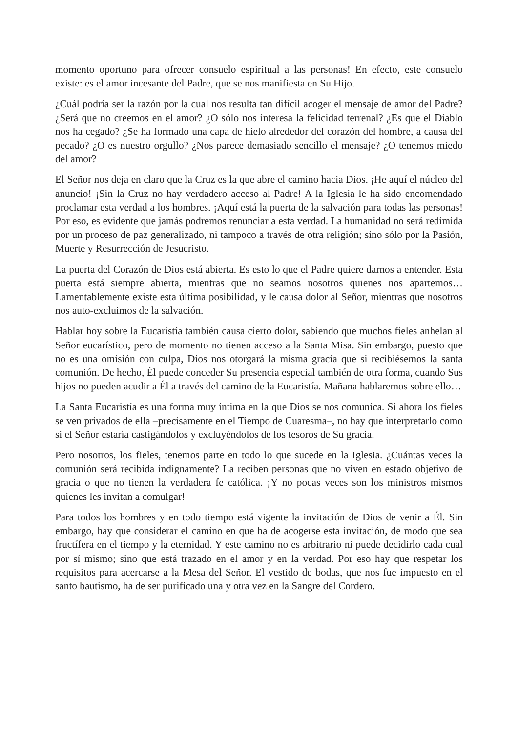momento oportuno para ofrecer consuelo espiritual a las personas! En efecto, este consuelo existe: es el amor incesante del Padre, que se nos manifiesta en Su Hijo.
¿Cuál podría ser la razón por la cual nos resulta tan difícil acoger el mensaje de amor del Padre? ¿Será que no creemos en el amor? ¿O sólo nos interesa la felicidad terrenal? ¿Es que el Diablo nos ha cegado? ¿Se ha formado una capa de hielo alrededor del corazón del hombre, a causa del pecado? ¿O es nuestro orgullo? ¿Nos parece demasiado sencillo el mensaje? ¿O tenemos miedo del amor?
El Señor nos deja en claro que la Cruz es la que abre el camino hacia Dios. ¡He aquí el núcleo del anuncio! ¡Sin la Cruz no hay verdadero acceso al Padre! A la Iglesia le ha sido encomendado proclamar esta verdad a los hombres. ¡Aquí está la puerta de la salvación para todas las personas! Por eso, es evidente que jamás podremos renunciar a esta verdad. La humanidad no será redimida por un proceso de paz generalizado, ni tampoco a través de otra religión; sino sólo por la Pasión, Muerte y Resurrección de Jesucristo.
La puerta del Corazón de Dios está abierta. Es esto lo que el Padre quiere darnos a entender. Esta puerta está siempre abierta, mientras que no seamos nosotros quienes nos apartemos… Lamentablemente existe esta última posibilidad, y le causa dolor al Señor, mientras que nosotros nos auto-excluimos de la salvación.
Hablar hoy sobre la Eucaristía también causa cierto dolor, sabiendo que muchos fieles anhelan al Señor eucarístico, pero de momento no tienen acceso a la Santa Misa. Sin embargo, puesto que no es una omisión con culpa, Dios nos otorgará la misma gracia que si recibiésemos la santa comunión. De hecho, Él puede conceder Su presencia especial también de otra forma, cuando Sus hijos no pueden acudir a Él a través del camino de la Eucaristía. Mañana hablaremos sobre ello…
La Santa Eucaristía es una forma muy íntima en la que Dios se nos comunica. Si ahora los fieles se ven privados de ella –precisamente en el Tiempo de Cuaresma–, no hay que interpretarlo como si el Señor estaría castigándolos y excluyéndolos de los tesoros de Su gracia.
Pero nosotros, los fieles, tenemos parte en todo lo que sucede en la Iglesia. ¿Cuántas veces la comunión será recibida indignamente? La reciben personas que no viven en estado objetivo de gracia o que no tienen la verdadera fe católica. ¡Y no pocas veces son los ministros mismos quienes les invitan a comulgar!
Para todos los hombres y en todo tiempo está vigente la invitación de Dios de venir a Él. Sin embargo, hay que considerar el camino en que ha de acogerse esta invitación, de modo que sea fructífera en el tiempo y la eternidad. Y este camino no es arbitrario ni puede decidirlo cada cual por sí mismo; sino que está trazado en el amor y en la verdad. Por eso hay que respetar los requisitos para acercarse a la Mesa del Señor. El vestido de bodas, que nos fue impuesto en el santo bautismo, ha de ser purificado una y otra vez en la Sangre del Cordero.